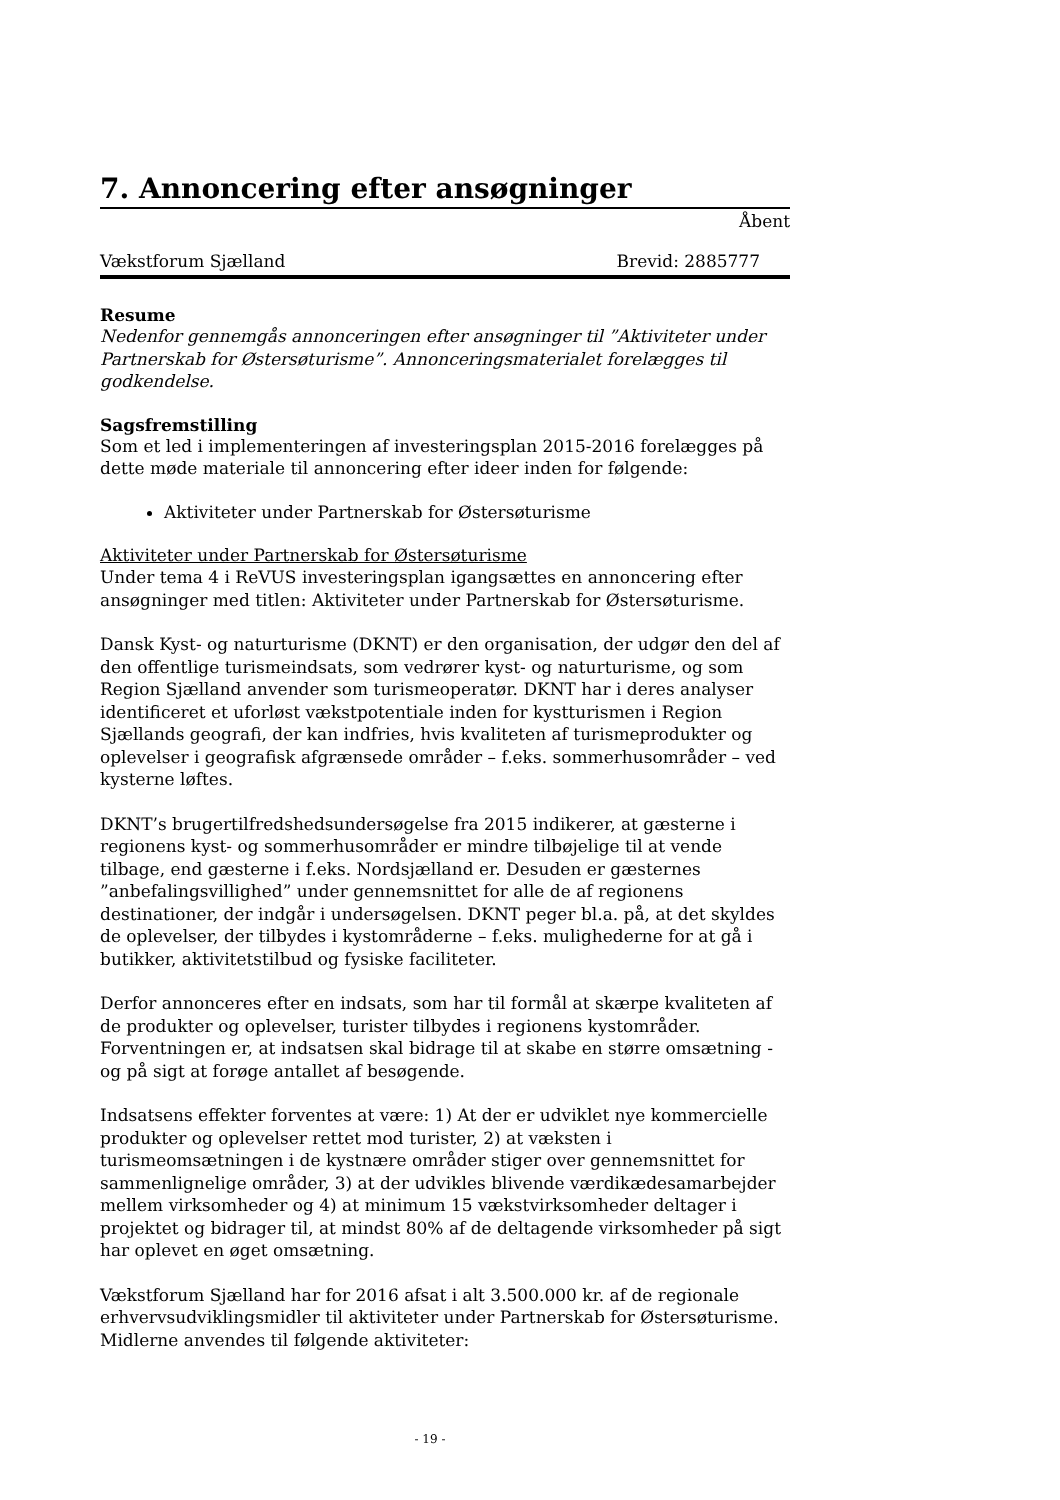7. Annoncering efter ansøgninger
Åbent
Vækstforum Sjælland Brevid: 2885777
Resume
Nedenfor gennemgås annonceringen efter ansøgninger til ”Aktiviteter under Partnerskab for Østersøturisme”. Annonceringsmaterialet forelægges til godkendelse.
Sagsfremstilling
Som et led i implementeringen af investeringsplan 2015-2016 forelægges på dette møde materiale til annoncering efter ideer inden for følgende:
Aktiviteter under Partnerskab for Østersøturisme
Aktiviteter under Partnerskab for Østersøturisme
Under tema 4 i ReVUS investeringsplan igangsættes en annoncering efter ansøgninger med titlen: Aktiviteter under Partnerskab for Østersøturisme.
Dansk Kyst- og naturturisme (DKNT) er den organisation, der udgør den del af den offentlige turismeindsats, som vedrører kyst- og naturturisme, og som Region Sjælland anvender som turismeoperatør. DKNT har i deres analyser identificeret et uforløst vækstpotentiale inden for kystturismen i Region Sjællands geografi, der kan indfries, hvis kvaliteten af turismeprodukter og oplevelser i geografisk afgrænsede områder – f.eks. sommerhusområder – ved kysterne løftes.
DKNT’s brugertilfredshedsundersøgelse fra 2015 indikerer, at gæsterne i regionens kyst- og sommerhusområder er mindre tilbøjelige til at vende tilbage, end gæsterne i f.eks. Nordsjælland er. Desuden er gæsternes ”anbefalingsvillighed” under gennemsnittet for alle de af regionens destinationer, der indgår i undersøgelsen. DKNT peger bl.a. på, at det skyldes de oplevelser, der tilbydes i kystområderne – f.eks. mulighederne for at gå i butikker, aktivitetstilbud og fysiske faciliteter.
Derfor annonceres efter en indsats, som har til formål at skærpe kvaliteten af de produkter og oplevelser, turister tilbydes i regionens kystområder. Forventningen er, at indsatsen skal bidrage til at skabe en større omsætning - og på sigt at forøge antallet af besøgende.
Indsatsens effekter forventes at være: 1) At der er udviklet nye kommercielle produkter og oplevelser rettet mod turister, 2) at væksten i turismeomsætningen i de kystnære områder stiger over gennemsnittet for sammenlignelige områder, 3) at der udvikles blivende værdikædesamarbejder mellem virksomheder og 4) at minimum 15 vækstvirksomheder deltager i projektet og bidrager til, at mindst 80% af de deltagende virksomheder på sigt har oplevet en øget omsætning.
Vækstforum Sjælland har for 2016 afsat i alt 3.500.000 kr. af de regionale erhvervsudviklingsmidler til aktiviteter under Partnerskab for Østersøturisme. Midlerne anvendes til følgende aktiviteter:
- 19 -